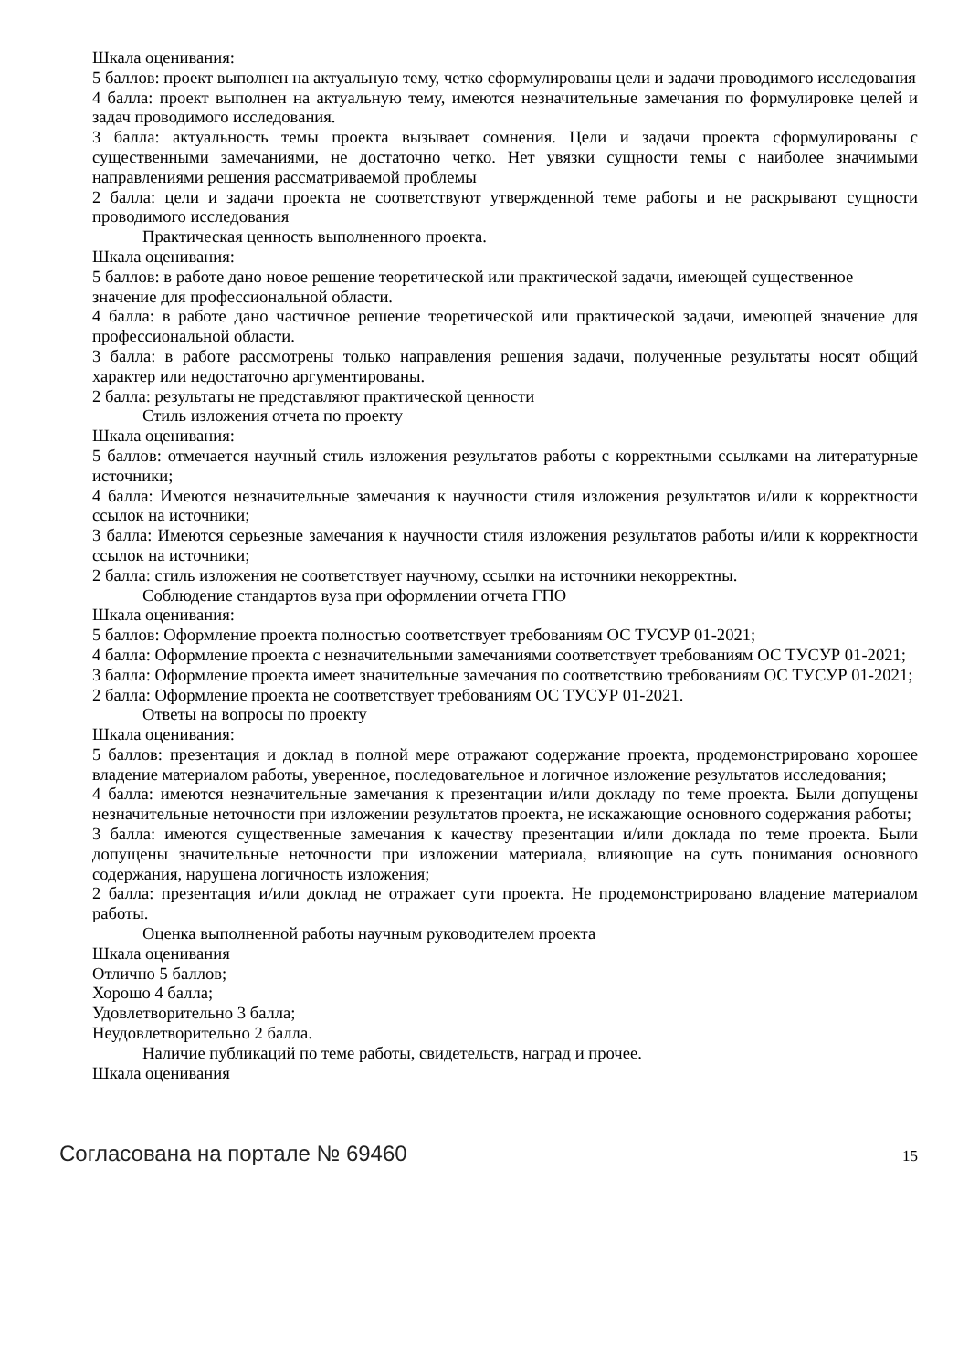Шкала оценивания:
5 баллов: проект выполнен на актуальную тему, четко сформулированы цели и задачи проводимого исследования
4 балла: проект выполнен на актуальную тему, имеются незначительные замечания по формулировке целей и задач проводимого исследования.
3 балла: актуальность темы проекта вызывает сомнения. Цели и задачи проекта сформулированы с существенными замечаниями, не достаточно четко. Нет увязки сущности темы с наиболее значимыми направлениями решения рассматриваемой проблемы
2 балла: цели и задачи проекта не соответствуют утвержденной теме работы и не раскрывают сущности проводимого исследования
Практическая ценность выполненного проекта.
Шкала оценивания:
5 баллов: в работе дано новое решение теоретической или практической задачи, имеющей существенное значение для профессиональной области.
4 балла: в работе дано частичное решение теоретической или практической задачи, имеющей значение для профессиональной области.
3 балла: в работе рассмотрены только направления решения задачи, полученные результаты носят общий характер или недостаточно аргументированы.
2 балла: результаты не представляют практической ценности
Стиль изложения отчета по проекту
Шкала оценивания:
5 баллов: отмечается научный стиль изложения результатов работы с корректными ссылками на литературные источники;
4 балла: Имеются незначительные замечания к научности стиля изложения результатов и/или к корректности ссылок на источники;
3 балла: Имеются серьезные замечания к научности стиля изложения результатов работы и/или к корректности ссылок на источники;
2 балла: стиль изложения не соответствует научному, ссылки на источники некорректны.
Соблюдение стандартов вуза при оформлении отчета ГПО
Шкала оценивания:
5 баллов: Оформление проекта полностью соответствует требованиям ОС ТУСУР 01-2021;
4 балла: Оформление проекта с незначительными замечаниями соответствует требованиям ОС ТУСУР 01-2021;
3 балла: Оформление проекта имеет значительные замечания по соответствию требованиям ОС ТУСУР 01-2021;
2 балла: Оформление проекта не соответствует требованиям ОС ТУСУР 01-2021.
Ответы на вопросы по проекту
Шкала оценивания:
5 баллов: презентация и доклад в полной мере отражают содержание проекта, продемонстрировано хорошее владение материалом работы, уверенное, последовательное и логичное изложение результатов исследования;
4 балла: имеются незначительные замечания к презентации и/или докладу по теме проекта. Были допущены незначительные неточности при изложении результатов проекта, не искажающие основного содержания работы;
3 балла: имеются существенные замечания к качеству презентации и/или доклада по теме проекта. Были допущены значительные неточности при изложении материала, влияющие на суть понимания основного содержания, нарушена логичность изложения;
2 балла: презентация и/или доклад не отражает сути проекта. Не продемонстрировано владение материалом работы.
Оценка выполненной работы научным руководителем проекта
Шкала оценивания
Отлично 5 баллов;
Хорошо 4 балла;
Удовлетворительно 3 балла;
Неудовлетворительно 2 балла.
Наличие публикаций по теме работы, свидетельств, наград и прочее.
Шкала оценивания
Согласована на портале № 69460 15